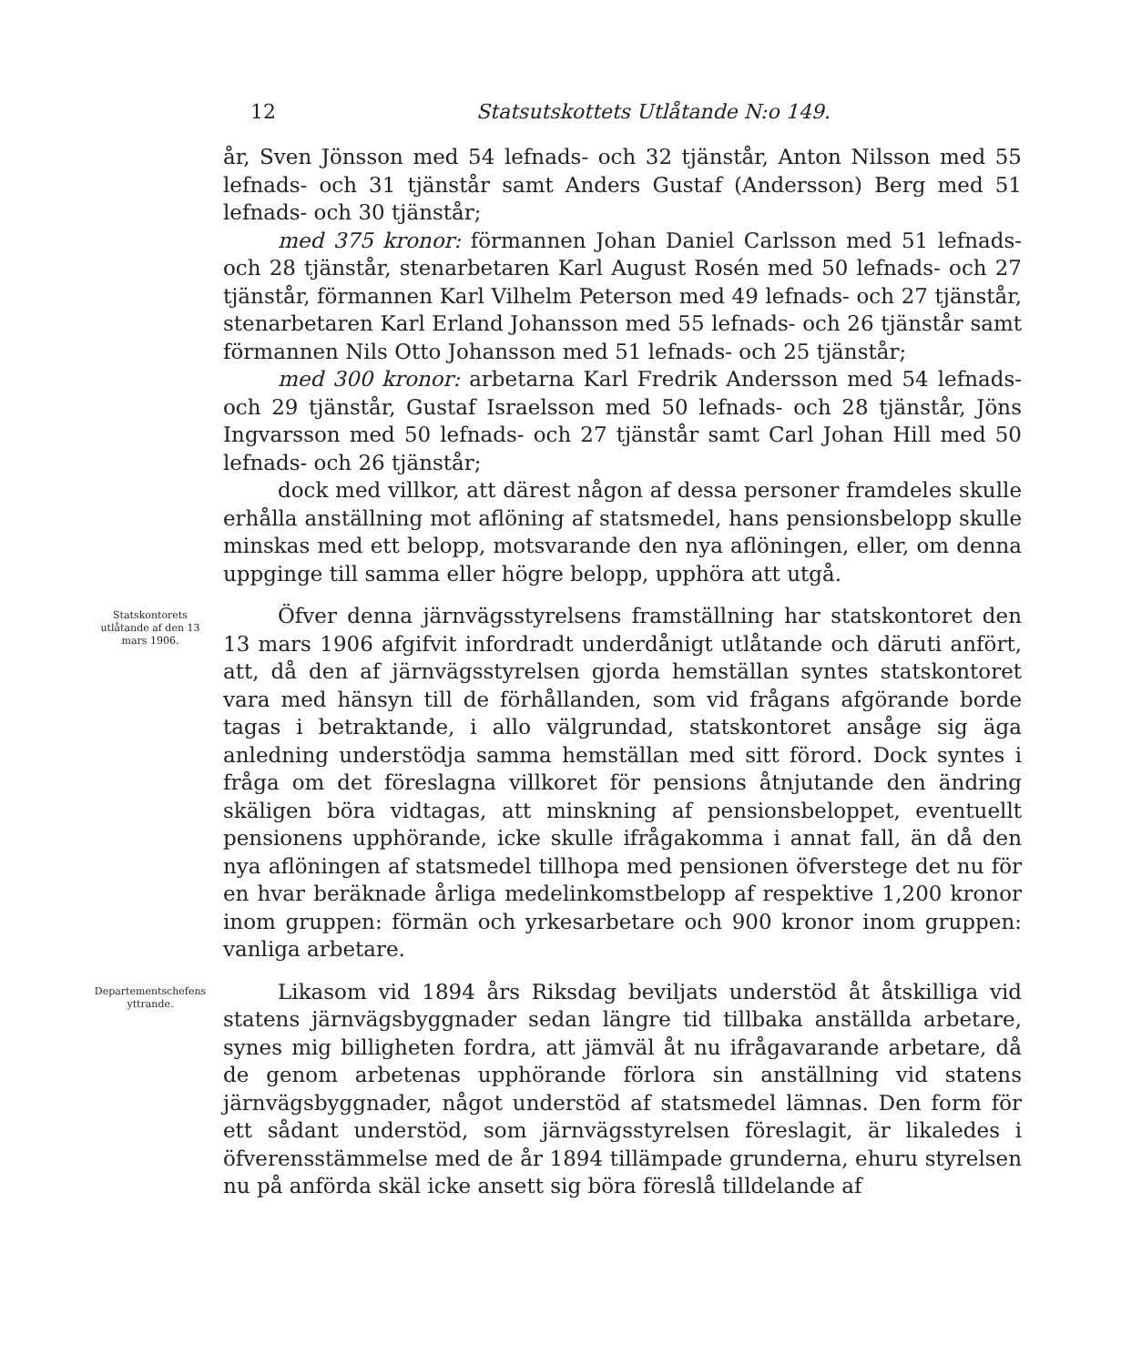12 Statsutskottets Utlåtande N:o 149.
år, Sven Jönsson med 54 lefnads- och 32 tjänstår, Anton Nilsson med 55 lefnads- och 31 tjänstår samt Anders Gustaf (Andersson) Berg med 51 lefnads- och 30 tjänstår;
med 375 kronor: förmannen Johan Daniel Carlsson med 51 lefnads- och 28 tjänstår, stenarbetaren Karl August Rosén med 50 lefnads- och 27 tjänstår, förmannen Karl Vilhelm Peterson med 49 lefnads- och 27 tjänstår, stenarbetaren Karl Erland Johansson med 55 lefnads- och 26 tjänstår samt förmannen Nils Otto Johansson med 51 lefnads- och 25 tjänstår;
med 300 kronor: arbetarna Karl Fredrik Andersson med 54 lefnads- och 29 tjänstår, Gustaf Israelsson med 50 lefnads- och 28 tjänstår, Jöns Ingvarsson med 50 lefnads- och 27 tjänstår samt Carl Johan Hill med 50 lefnads- och 26 tjänstår;
dock med villkor, att därest någon af dessa personer framdeles skulle erhålla anställning mot aflöning af statsmedel, hans pensionsbelopp skulle minskas med ett belopp, motsvarande den nya aflöningen, eller, om denna uppginge till samma eller högre belopp, upphöra att utgå.
Statskontorets utlåtande af den 13 mars 1906.
Öfver denna järnvägsstyrelsens framställning har statskontoret den 13 mars 1906 afgifvit infordradt underdånigt utlåtande och däruti anfört, att, då den af järnvägsstyrelsen gjorda hemställan syntes statskontoret vara med hänsyn till de förhållanden, som vid frågans afgörande borde tagas i betraktande, i allo välgrundad, statskontoret ansåge sig äga anledning understödja samma hemställan med sitt förord. Dock syntes i fråga om det föreslagna villkoret för pensions åtnjutande den ändring skäligen böra vidtagas, att minskning af pensionsbeloppet, eventuellt pensionens upphörande, icke skulle ifrågakomma i annat fall, än då den nya aflöningen af statsmedel tillhopa med pensionen öfverstege det nu för en hvar beräknade årliga medelinkomstbelopp af respektive 1,200 kronor inom gruppen: förmän och yrkesarbetare och 900 kronor inom gruppen: vanliga arbetare.
Departementschefens yttrande.
Likasom vid 1894 års Riksdag beviljats understöd åt åtskilliga vid statens järnvägsbyggnader sedan längre tid tillbaka anställda arbetare, synes mig billigheten fordra, att jämväl åt nu ifrågavarande arbetare, då de genom arbetenas upphörande förlora sin anställning vid statens järnvägsbyggnader, något understöd af statsmedel lämnas. Den form för ett sådant understöd, som järnvägsstyrelsen föreslagit, är likaledes i öfverensstämmelse med de år 1894 tillämpade grunderna, ehuru styrelsen nu på anförda skäl icke ansett sig böra föreslå tilldelande af